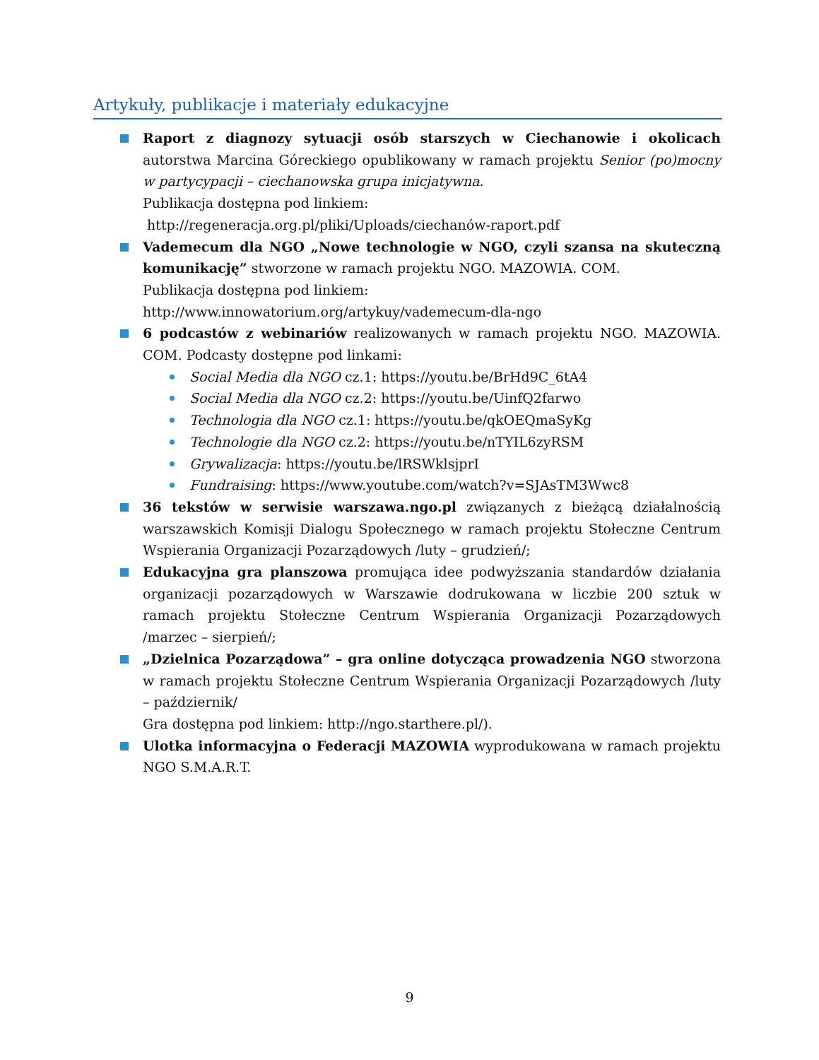Artykuły, publikacje i materiały edukacyjne
Raport z diagnozy sytuacji osób starszych w Ciechanowie i okolicach autorstwa Marcina Góreckiego opublikowany w ramach projektu Senior (po)mocny w partycypacji – ciechanowska grupa inicjatywna.
Publikacja dostępna pod linkiem:
http://regeneracja.org.pl/pliki/Uploads/ciechanów-raport.pdf
Vademecum dla NGO „Nowe technologie w NGO, czyli szansa na skuteczną komunikację” stworzone w ramach projektu NGO. MAZOWIA. COM.
Publikacja dostępna pod linkiem:
http://www.innowatorium.org/artykuy/vademecum-dla-ngo
6 podcastów z webinariów realizowanych w ramach projektu NGO. MAZOWIA. COM. Podcasty dostępne pod linkami:
Social Media dla NGO cz.1: https://youtu.be/BrHd9C_6tA4
Social Media dla NGO cz.2: https://youtu.be/UinfQ2farwo
Technologia dla NGO cz.1: https://youtu.be/qkOEQmaSyKg
Technologie dla NGO cz.2: https://youtu.be/nTYIL6zyRSM
Grywalizacja: https://youtu.be/lRSWklsjprI
Fundraising: https://www.youtube.com/watch?v=SJAsTM3Wwc8
36 tekstów w serwisie warszawa.ngo.pl związanych z bieżącą działalnością warszawskich Komisji Dialogu Społecznego w ramach projektu Stołeczne Centrum Wspierania Organizacji Pozarządowych /luty – grudzień/;
Edukacyjna gra planszowa promująca idee podwyższania standardów działania organizacji pozarządowych w Warszawie dodrukowana w liczbie 200 sztuk w ramach projektu Stołeczne Centrum Wspierania Organizacji Pozarządowych /marzec – sierpień/;
„Dzielnica Pozarządowa” – gra online dotycząca prowadzenia NGO stworzona w ramach projektu Stołeczne Centrum Wspierania Organizacji Pozarządowych /luty – październik/
Gra dostępna pod linkiem: http://ngo.starthere.pl/).
Ulotka informacyjna o Federacji MAZOWIA wyprodukowana w ramach projektu NGO S.M.A.R.T.
9